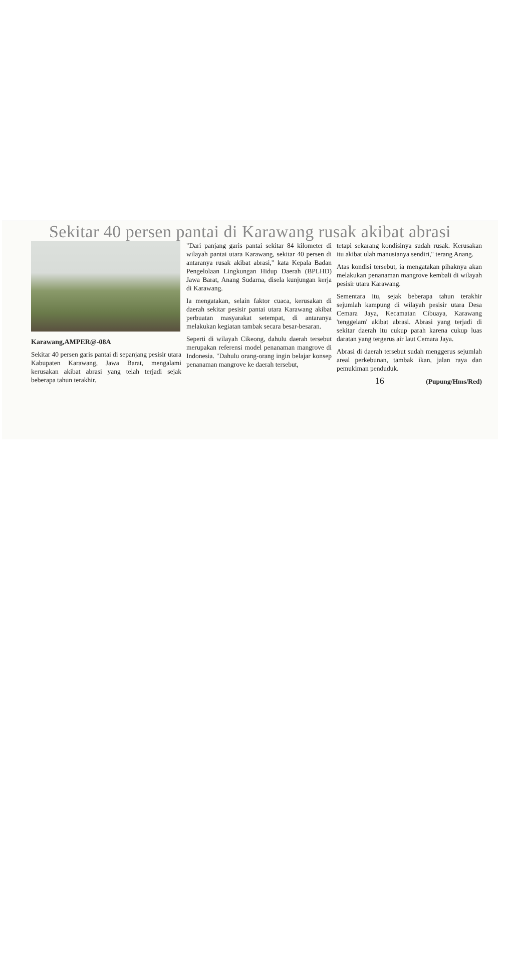Sekitar 40 persen pantai di Karawang rusak akibat abrasi
Karawang,AMPER@-08A
Sekitar 40 persen garis pantai di sepanjang pesisir utara Kabupaten Karawang, Jawa Barat, mengalami kerusakan akibat abrasi yang telah terjadi sejak beberapa tahun terakhir.
"Dari panjang garis pantai sekitar 84 kilometer di wilayah pantai utara Karawang, sekitar 40 persen di antaranya rusak akibat abrasi," kata Kepala Badan Pengelolaan Lingkungan Hidup Daerah (BPLHD) Jawa Barat, Anang Sudarna, disela kunjungan kerja di Karawang.
Ia mengatakan, selain faktor cuaca, kerusakan di daerah sekitar pesisir pantai utara Karawang akibat perbuatan masyarakat setempat, di antaranya melakukan kegiatan tambak secara besar-besaran.
Seperti di wilayah Cikeong, dahulu daerah tersebut merupakan referensi model penanaman mangrove di Indonesia. "Dahulu orang-orang ingin belajar konsep penanaman mangrove ke daerah tersebut,
tetapi sekarang kondisinya sudah rusak. Kerusakan itu akibat ulah manusianya sendiri," terang Anang.
Atas kondisi tersebut, ia mengatakan pihaknya akan melakukan penanaman mangrove kembali di wilayah pesisir utara Karawang.
Sementara itu, sejak beberapa tahun terakhir sejumlah kampung di wilayah pesisir utara Desa Cemara Jaya, Kecamatan Cibuaya, Karawang 'tenggelam' akibat abrasi. Abrasi yang terjadi di sekitar daerah itu cukup parah karena cukup luas daratan yang tergerus air laut Cemara Jaya.
Abrasi di daerah tersebut sudah menggerus sejumlah areal perkebunan, tambak ikan, jalan raya dan pemukiman penduduk.
16 (Pupung/Hms/Red)